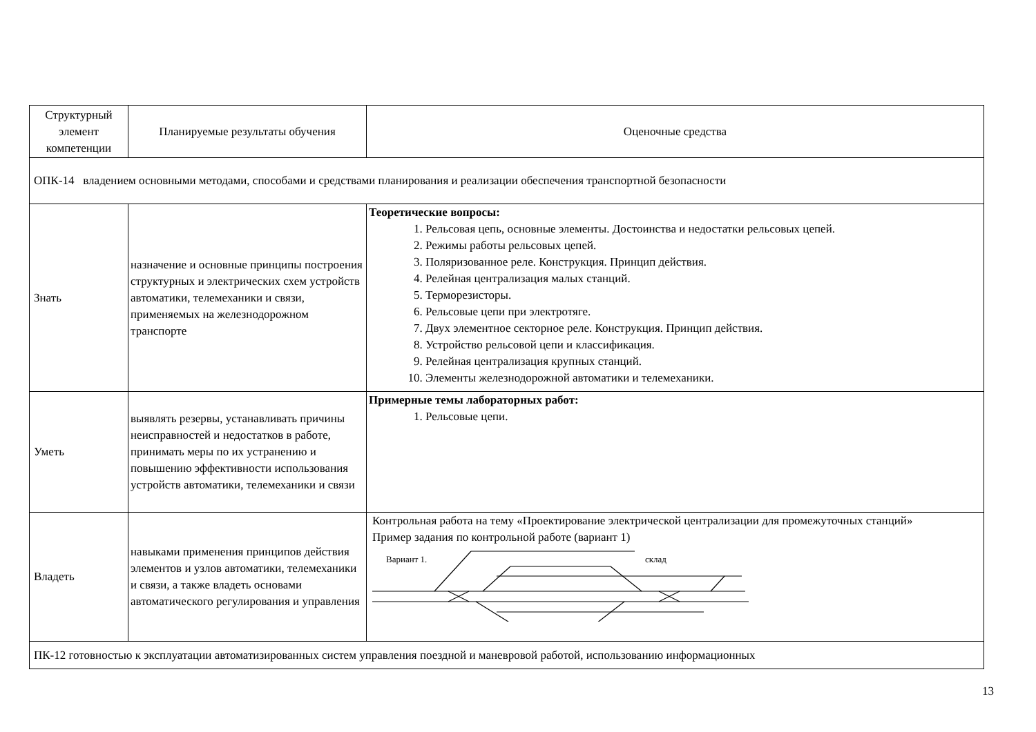| Структурный элемент компетенции | Планируемые результаты обучения | Оценочные средства |
| --- | --- | --- |
| ОПК-14 владением основными методами, способами и средствами планирования и реализации обеспечения транспортной безопасности | | |
| Знать | назначение и основные принципы построения структурных и электрических схем устройств автоматики, телемеханики и связи, применяемых на железнодорожном транспорте | Теоретические вопросы: 1. Рельсовая цепь, основные элементы. Достоинства и недостатки рельсовых цепей. 2. Режимы работы рельсовых цепей. 3. Поляризованное реле. Конструкция. Принцип действия. 4. Релейная централизация малых станций. 5. Терморезисторы. 6. Рельсовые цепи при электротяге. 7. Двух элементное секторное реле. Конструкция. Принцип действия. 8. Устройство рельсовой цепи и классификация. 9. Релейная централизация крупных станций. 10. Элементы железнодорожной автоматики и телемеханики. |
| Уметь | выявлять резервы, устанавливать причины неисправностей и недостатков в работе, принимать меры по их устранению и повышению эффективности использования устройств автоматики, телемеханики и связи | Примерные темы лабораторных работ: 1. Рельсовые цепи. |
| Владеть | навыками применения принципов действия элементов и узлов автоматики, телемеханики и связи, а также владеть основами автоматического регулирования и управления | Контрольная работа на тему «Проектирование электрической централизации для промежуточных станций» Пример задания по контрольной работе (вариант 1) Вариант 1. склад |
| ПК-12 готовностью к эксплуатации автоматизированных систем управления поездной и маневровой работой, использованию информационных | | |
13